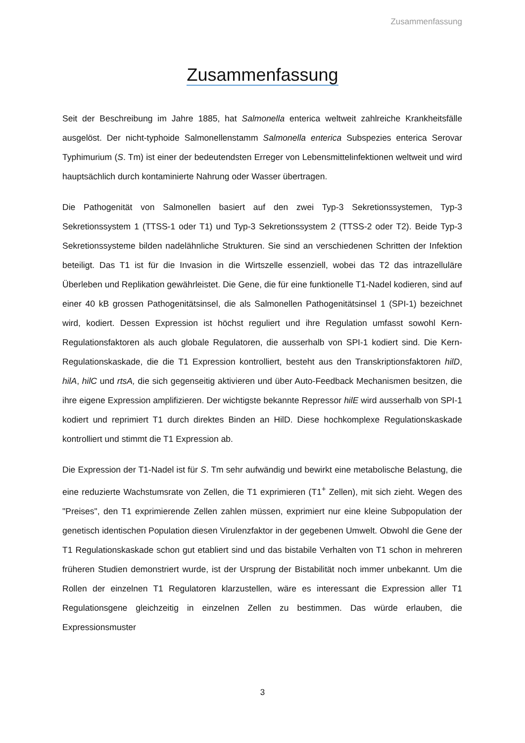Zusammenfassung
Zusammenfassung
Seit der Beschreibung im Jahre 1885, hat Salmonella enterica weltweit zahlreiche Krankheitsfälle ausgelöst. Der nicht-typhoide Salmonellenstamm Salmonella enterica Subspezies enterica Serovar Typhimurium (S. Tm) ist einer der bedeutendsten Erreger von Lebensmittelinfektionen weltweit und wird hauptsächlich durch kontaminierte Nahrung oder Wasser übertragen.
Die Pathogenität von Salmonellen basiert auf den zwei Typ-3 Sekretionssystemen, Typ-3 Sekretionssystem 1 (TTSS-1 oder T1) und Typ-3 Sekretionssystem 2 (TTSS-2 oder T2). Beide Typ-3 Sekretionssysteme bilden nadelähnliche Strukturen. Sie sind an verschiedenen Schritten der Infektion beteiligt. Das T1 ist für die Invasion in die Wirtszelle essenziell, wobei das T2 das intrazelluläre Überleben und Replikation gewährleistet. Die Gene, die für eine funktionelle T1-Nadel kodieren, sind auf einer 40 kB grossen Pathogenitätsinsel, die als Salmonellen Pathogenitätsinsel 1 (SPI-1) bezeichnet wird, kodiert. Dessen Expression ist höchst reguliert und ihre Regulation umfasst sowohl Kern-Regulationsfaktoren als auch globale Regulatoren, die ausserhalb von SPI-1 kodiert sind. Die Kern-Regulationskaskade, die die T1 Expression kontrolliert, besteht aus den Transkriptionsfaktoren hilD, hilA, hilC und rtsA, die sich gegenseitig aktivieren und über Auto-Feedback Mechanismen besitzen, die ihre eigene Expression amplifizieren. Der wichtigste bekannte Repressor hilE wird ausserhalb von SPI-1 kodiert und reprimiert T1 durch direktes Binden an HilD. Diese hochkomplexe Regulationskaskade kontrolliert und stimmt die T1 Expression ab.
Die Expression der T1-Nadel ist für S. Tm sehr aufwändig und bewirkt eine metabolische Belastung, die eine reduzierte Wachstumsrate von Zellen, die T1 exprimieren (T1<sup>+</sup> Zellen), mit sich zieht. Wegen des "Preises", den T1 exprimierende Zellen zahlen müssen, exprimiert nur eine kleine Subpopulation der genetisch identischen Population diesen Virulenzfaktor in der gegebenen Umwelt. Obwohl die Gene der T1 Regulationskaskade schon gut etabliert sind und das bistabile Verhalten von T1 schon in mehreren früheren Studien demonstriert wurde, ist der Ursprung der Bistabilität noch immer unbekannt. Um die Rollen der einzelnen T1 Regulatoren klarzustellen, wäre es interessant die Expression aller T1 Regulationsgene gleichzeitig in einzelnen Zellen zu bestimmen. Das würde erlauben, die Expressionsmuster
3